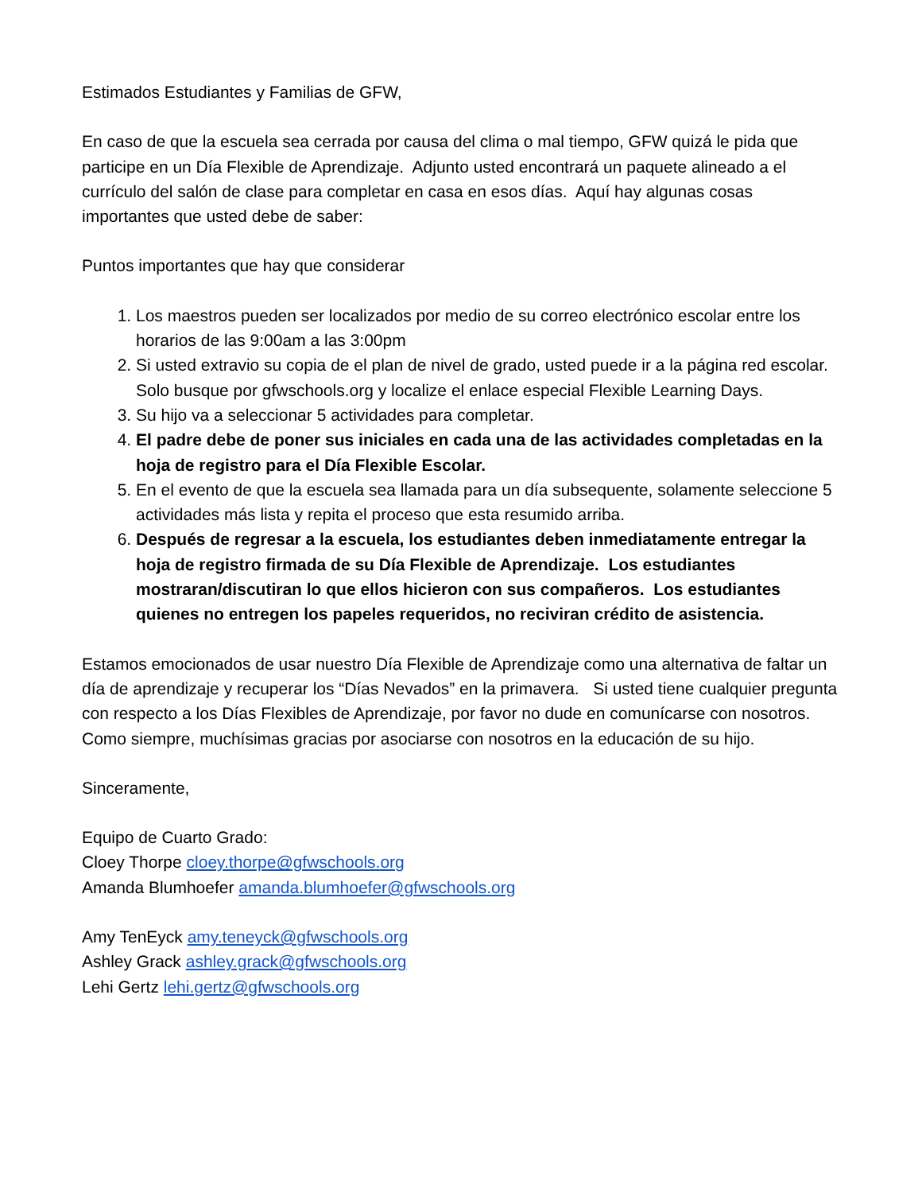Estimados Estudiantes y Familias de GFW,
En caso de que la escuela sea cerrada por causa del clima o mal tiempo, GFW quizá le pida que participe en un Día Flexible de Aprendizaje. Adjunto usted encontrará un paquete alineado a el currículo del salón de clase para completar en casa en esos días. Aquí hay algunas cosas importantes que usted debe de saber:
Puntos importantes que hay que considerar
1. Los maestros pueden ser localizados por medio de su correo electrónico escolar entre los horarios de las 9:00am a las 3:00pm
2. Si usted extravio su copia de el plan de nivel de grado, usted puede ir a la página red escolar. Solo busque por gfwschools.org y localize el enlace especial Flexible Learning Days.
3. Su hijo va a seleccionar 5 actividades para completar.
4. El padre debe de poner sus iniciales en cada una de las actividades completadas en la hoja de registro para el Día Flexible Escolar.
5. En el evento de que la escuela sea llamada para un día subsequente, solamente seleccione 5 actividades más lista y repita el proceso que esta resumido arriba.
6. Después de regresar a la escuela, los estudiantes deben inmediatamente entregar la hoja de registro firmada de su Día Flexible de Aprendizaje. Los estudiantes mostraran/discutiran lo que ellos hicieron con sus compañeros. Los estudiantes quienes no entregen los papeles requeridos, no reciviran crédito de asistencia.
Estamos emocionados de usar nuestro Día Flexible de Aprendizaje como una alternativa de faltar un día de aprendizaje y recuperar los “Días Nevados” en la primavera. Si usted tiene cualquier pregunta con respecto a los Días Flexibles de Aprendizaje, por favor no dude en comunícarse con nosotros. Como siempre, muchísimas gracias por asociarse con nosotros en la educación de su hijo.
Sinceramente,
Equipo de Cuarto Grado:
Cloey Thorpe cloey.thorpe@gfwschools.org
Amanda Blumhoefer amanda.blumhoefer@gfwschools.org
Amy TenEyck amy.teneyck@gfwschools.org
Ashley Grack ashley.grack@gfwschools.org
Lehi Gertz lehi.gertz@gfwschools.org